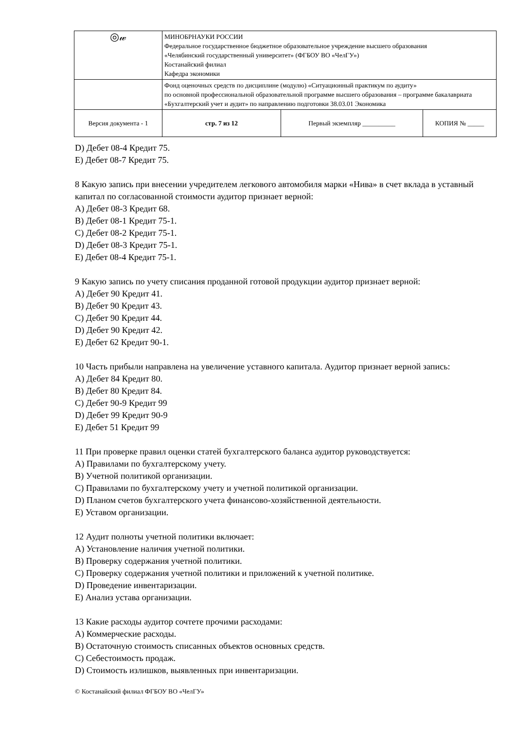| ◎𝓌 | МИНОБРНАУКИ РОССИИ Федеральное государственное бюджетное образовательное учреждение высшего образования «Челябинский государственный университет» (ФГБОУ ВО «ЧелГУ») Костанайский филиал Кафедра экономики | | |
| | Фонд оценочных средств по дисциплине (модулю) «Ситуационный практикум по аудиту» по основной профессиональной образовательной программе высшего образования – программе бакалавриата «Бухгалтерский учет и аудит» по направлению подготовки 38.03.01 Экономика | | |
| Версия документа - 1 | стр. 7 из 12 | Первый экземпляр __________ | КОПИЯ № _____ |
D) Дебет 08-4 Кредит 75.
E) Дебет 08-7 Кредит 75.
8 Какую запись при внесении учредителем легкового автомобиля марки «Нива» в счет вклада в уставный капитал по согласованной стоимости аудитор признает верной:
A) Дебет 08-3 Кредит 68.
B) Дебет 08-1 Кредит 75-1.
C) Дебет 08-2 Кредит 75-1.
D) Дебет 08-3 Кредит 75-1.
E) Дебет 08-4 Кредит 75-1.
9 Какую запись по учету списания проданной готовой продукции аудитор признает верной:
A) Дебет 90 Кредит 41.
B) Дебет 90 Кредит 43.
C) Дебет 90 Кредит 44.
D) Дебет 90 Кредит 42.
E) Дебет 62 Кредит 90-1.
10 Часть прибыли направлена на увеличение уставного капитала. Аудитор признает верной запись:
A) Дебет 84 Кредит 80.
B) Дебет 80 Кредит 84.
C) Дебет 90-9 Кредит 99
D) Дебет 99 Кредит 90-9
E) Дебет 51 Кредит 99
11 При проверке правил оценки статей бухгалтерского баланса аудитор руководствуется:
A) Правилами по бухгалтерскому учету.
B) Учетной политикой организации.
C) Правилами по бухгалтерскому учету и учетной политикой организации.
D) Планом счетов бухгалтерского учета финансово-хозяйственной деятельности.
E) Уставом организации.
12 Аудит полноты учетной политики включает:
A) Установление наличия учетной политики.
B) Проверку содержания учетной политики.
C) Проверку содержания учетной политики и приложений к учетной политике.
D) Проведение инвентаризации.
E) Анализ устава организации.
13 Какие расходы аудитор сочтете прочими расходами:
A) Коммерческие расходы.
B) Остаточную стоимость списанных объектов основных средств.
C) Себестоимость продаж.
D) Стоимость излишков, выявленных при инвентаризации.
© Костанайский филиал ФГБОУ ВО «ЧелГУ»